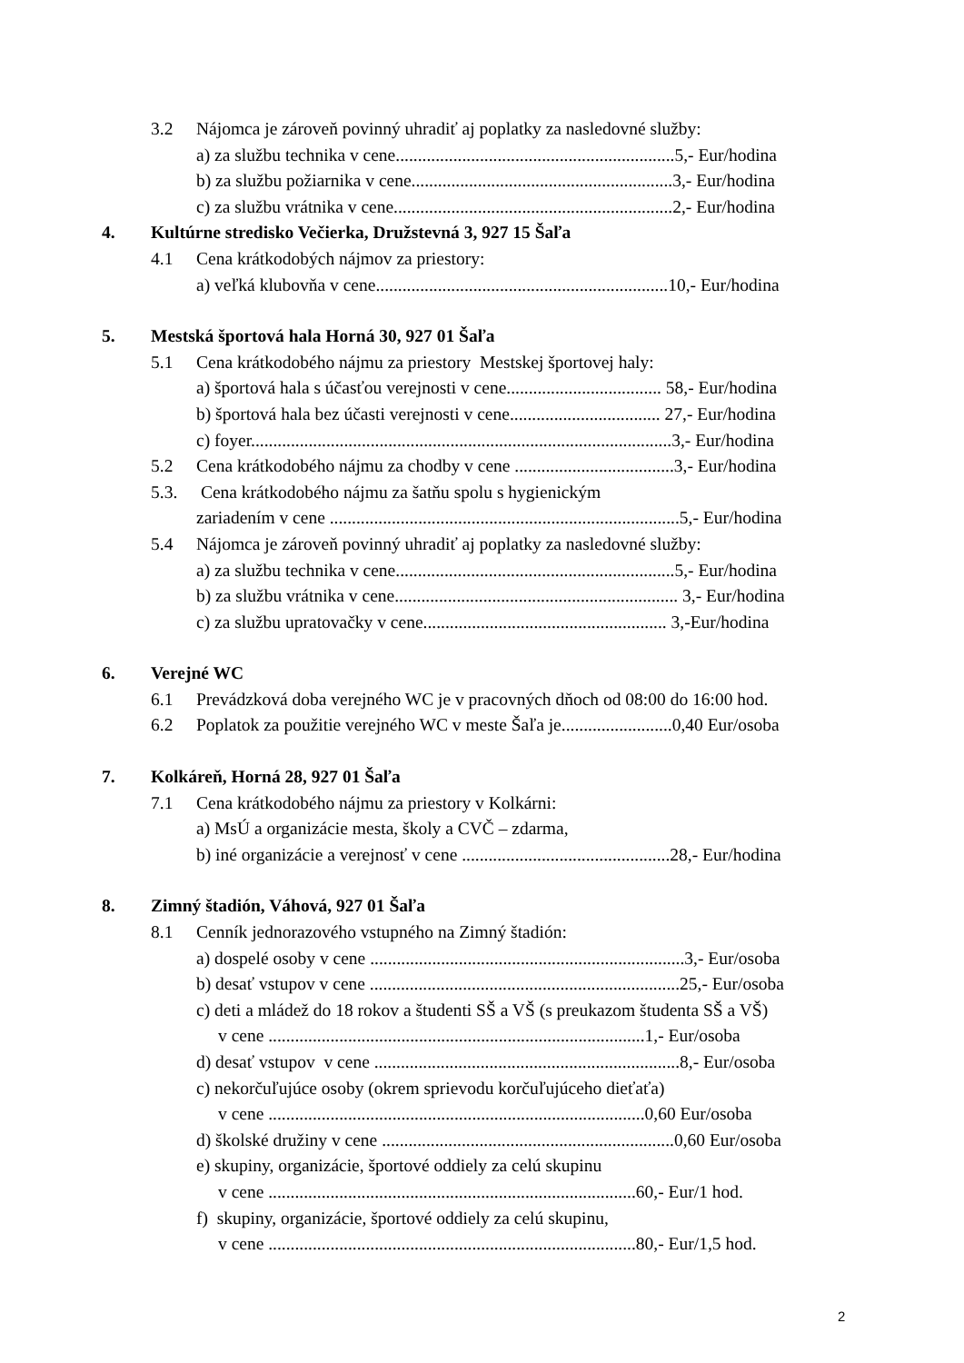3.2 Nájomca je zároveň povinný uhradiť aj poplatky za nasledovné služby:
a) za službu technika v cene...............................................................5,- Eur/hodina
b) za službu požiarnika v cene...........................................................3,- Eur/hodina
c) za službu vrátnika v cene...............................................................2,- Eur/hodina
4. Kultúrne stredisko Večierka, Družstevná 3, 927 15 Šaľa
4.1 Cena krátkodobých nájmov za priestory:
a) veľká klubovňa v cene..................................................................10,- Eur/hodina
5. Mestská športová hala Horná 30, 927 01 Šaľa
5.1 Cena krátkodobého nájmu za priestory Mestskej športovej haly:
a) športová hala s účasťou verejnosti v cene................................... 58,- Eur/hodina
b) športová hala bez účasti verejnosti v cene.................................. 27,- Eur/hodina
c) foyer...............................................................................................3,- Eur/hodina
5.2 Cena krátkodobého nájmu za chodby v cene ....................................3,- Eur/hodina
5.3. Cena krátkodobého nájmu za šatňu spolu s hygienickým
zariadením v cene ...............................................................................5,- Eur/hodina
5.4 Nájomca je zároveň povinný uhradiť aj poplatky za nasledovné služby:
a) za službu technika v cene...............................................................5,- Eur/hodina
b) za službu vrátnika v cene................................................................ 3,- Eur/hodina
c) za službu upratovačky v cene....................................................... 3,-Eur/hodina
6. Verejné WC
6.1 Prevádzková doba verejného WC je v pracovných dňoch od 08:00 do 16:00 hod.
6.2 Poplatok za použitie verejného WC v meste Šaľa je.........................0,40 Eur/osoba
7. Kolkáreň, Horná 28, 927 01 Šaľa
7.1 Cena krátkodobého nájmu za priestory v Kolkárni:
a) MsÚ a organizácie mesta, školy a CVČ – zdarma,
b) iné organizácie a verejnosť v cene ...............................................28,- Eur/hodina
8. Zimný štadión, Váhová, 927 01 Šaľa
8.1 Cenník jednorazového vstupného na Zimný štadión:
a) dospelé osoby v cene .......................................................................3,- Eur/osoba
b) desať vstupov v cene ......................................................................25,- Eur/osoba
c) deti a mládež do 18 rokov a študenti SŠ a VŠ (s preukazom študenta SŠ a VŠ)
v cene .....................................................................................1,- Eur/osoba
d) desať vstupov v cene .....................................................................8,- Eur/osoba
c) nekorčuľujúce osoby (okrem sprievodu korčuľujúceho dieťaťa)
v cene .....................................................................................0,60 Eur/osoba
d) školské družiny v cene ..................................................................0,60 Eur/osoba
e) skupiny, organizácie, športové oddiely za celú skupinu
v cene ...................................................................................60,- Eur/1 hod.
f) skupiny, organizácie, športové oddiely za celú skupinu,
v cene ...................................................................................80,- Eur/1,5 hod.
2